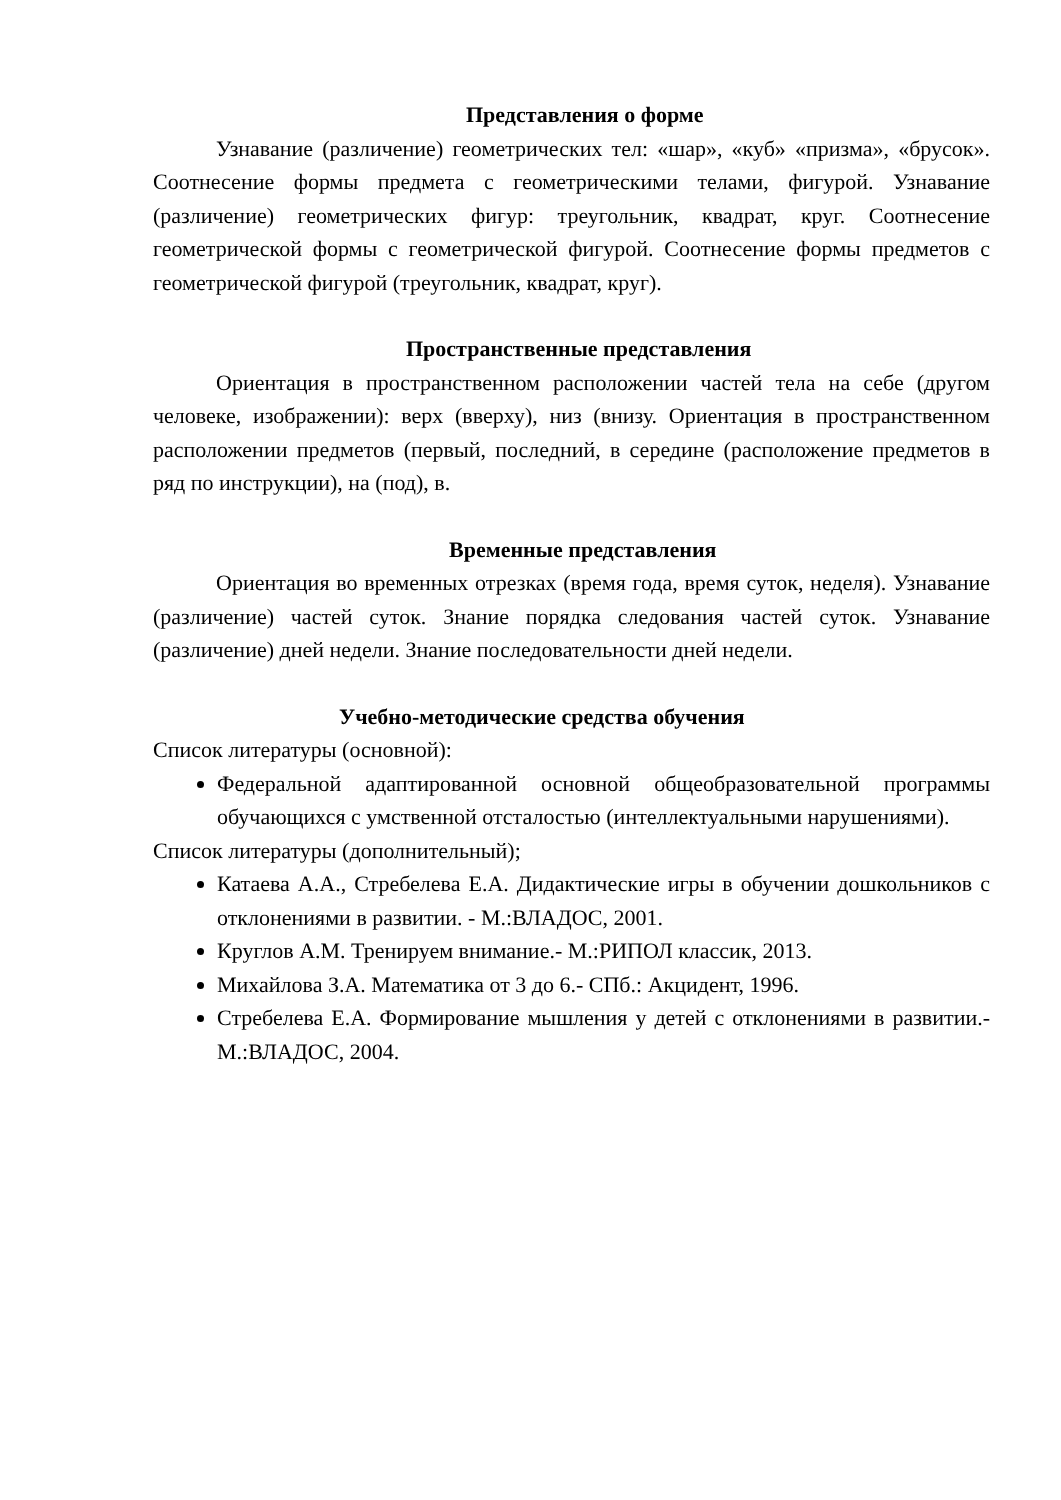Представления о форме
Узнавание (различение) геометрических тел: «шар», «куб» «призма», «брусок». Соотнесение формы предмета с геометрическими телами, фигурой. Узнавание (различение) геометрических фигур: треугольник, квадрат, круг. Соотнесение геометрической формы с геометрической фигурой. Соотнесение формы предметов с геометрической фигурой (треугольник, квадрат, круг).
Пространственные представления
Ориентация в пространственном расположении частей тела на себе (другом человеке, изображении): верх (вверху), низ (внизу. Ориентация в пространственном расположении предметов (первый, последний, в середине (расположение предметов в ряд по инструкции), на (под), в.
Временные представления
Ориентация во временных отрезках (время года, время суток, неделя). Узнавание (различение) частей суток. Знание порядка следования частей суток. Узнавание (различение) дней недели. Знание последовательности дней недели.
Учебно-методические средства обучения
Список литературы (основной):
Федеральной адаптированной основной общеобразовательной программы обучающихся с умственной отсталостью (интеллектуальными нарушениями).
Список литературы (дополнительный);
Катаева А.А., Стребелева Е.А. Дидактические игры в обучении дошкольников с отклонениями в развитии. - М.:ВЛАДОС, 2001.
Круглов А.М. Тренируем внимание.- М.:РИПОЛ классик, 2013.
Михайлова З.А. Математика от 3 до 6.- СПб.: Акцидент, 1996.
Стребелева Е.А. Формирование мышления у детей с отклонениями в развитии.- М.:ВЛАДОС, 2004.